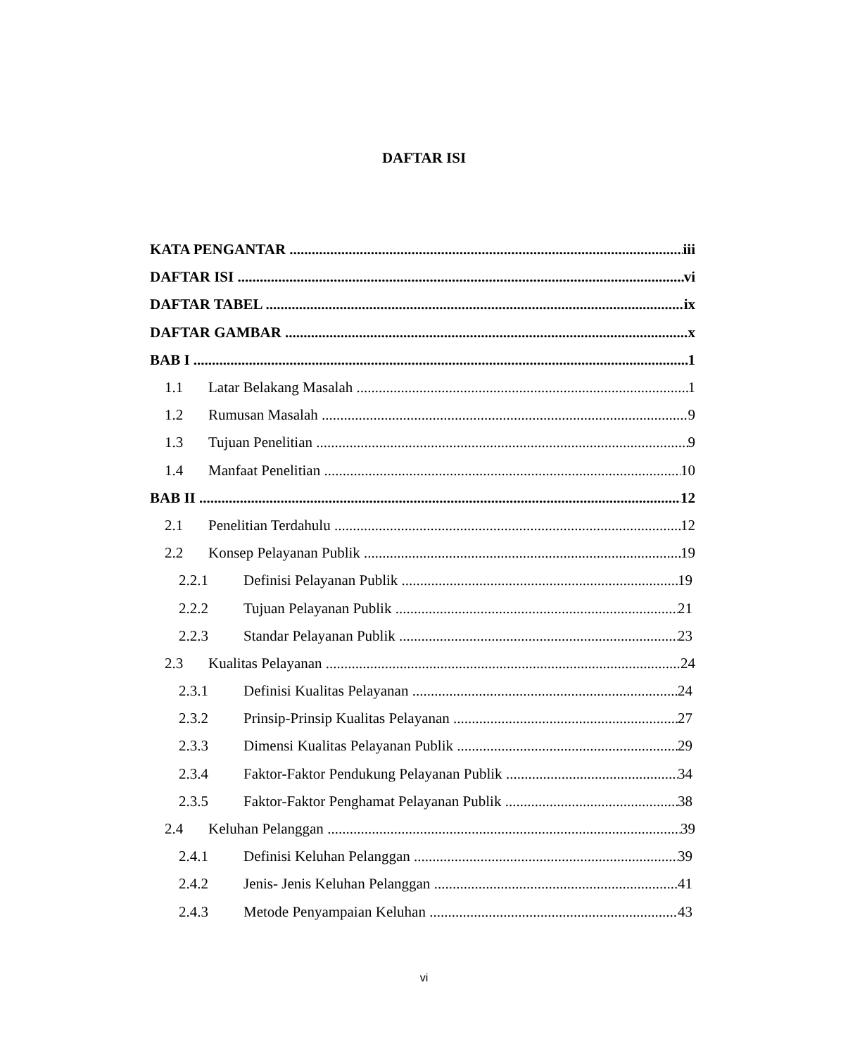DAFTAR ISI
KATA PENGANTAR iii
DAFTAR ISI vi
DAFTAR TABEL ix
DAFTAR GAMBAR x
BAB I 1
1.1 Latar Belakang Masalah 1
1.2 Rumusan Masalah 9
1.3 Tujuan Penelitian 9
1.4 Manfaat Penelitian 10
BAB II 12
2.1 Penelitian Terdahulu 12
2.2 Konsep Pelayanan Publik 19
2.2.1 Definisi Pelayanan Publik 19
2.2.2 Tujuan Pelayanan Publik 21
2.2.3 Standar Pelayanan Publik 23
2.3 Kualitas Pelayanan 24
2.3.1 Definisi Kualitas Pelayanan 24
2.3.2 Prinsip-Prinsip Kualitas Pelayanan 27
2.3.3 Dimensi Kualitas Pelayanan Publik 29
2.3.4 Faktor-Faktor Pendukung Pelayanan Publik 34
2.3.5 Faktor-Faktor Penghamat Pelayanan Publik 38
2.4 Keluhan Pelanggan 39
2.4.1 Definisi Keluhan Pelanggan 39
2.4.2 Jenis- Jenis Keluhan Pelanggan 41
2.4.3 Metode Penyampaian Keluhan 43
vi